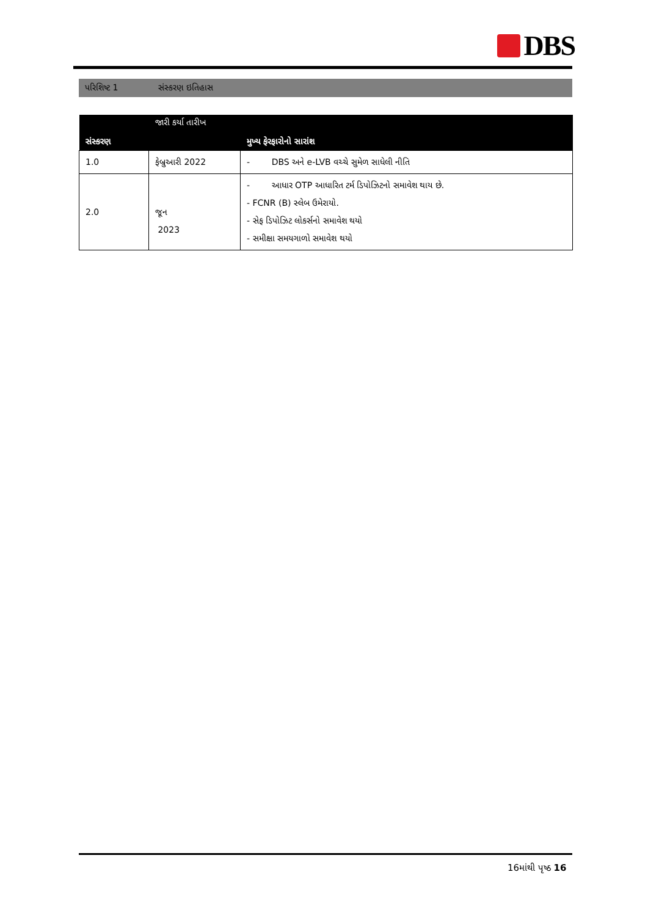DBS
પરિશિષ્ટ 1 સંસ્કરણ ઇતિહાસ
| સંસ્કરણ | જારી કર્યા તારીખ | મુખ્ય ફેરફારોનો સારાંશ |
| --- | --- | --- |
| 1.0 | ફેબ્રુઆરી 2022 | - DBS અને e-LVB વચ્ચે સુમેળ સાધેલી નીતિ |
| 2.0 | જૂન 2023 | - આધાર OTP આધારિત ટર્મ ડિપોઝિટનો સમાવેશ થાય છે. - FCNR (B) સ્લેબ ઉમેરાયો. - સેફ ડિપોઝિટ લોકર્સનો સમાવેશ થયો - સમીક્ષા સમયગાળો સમાવેશ થયો |
16માંથી પૃષ્ઠ 16